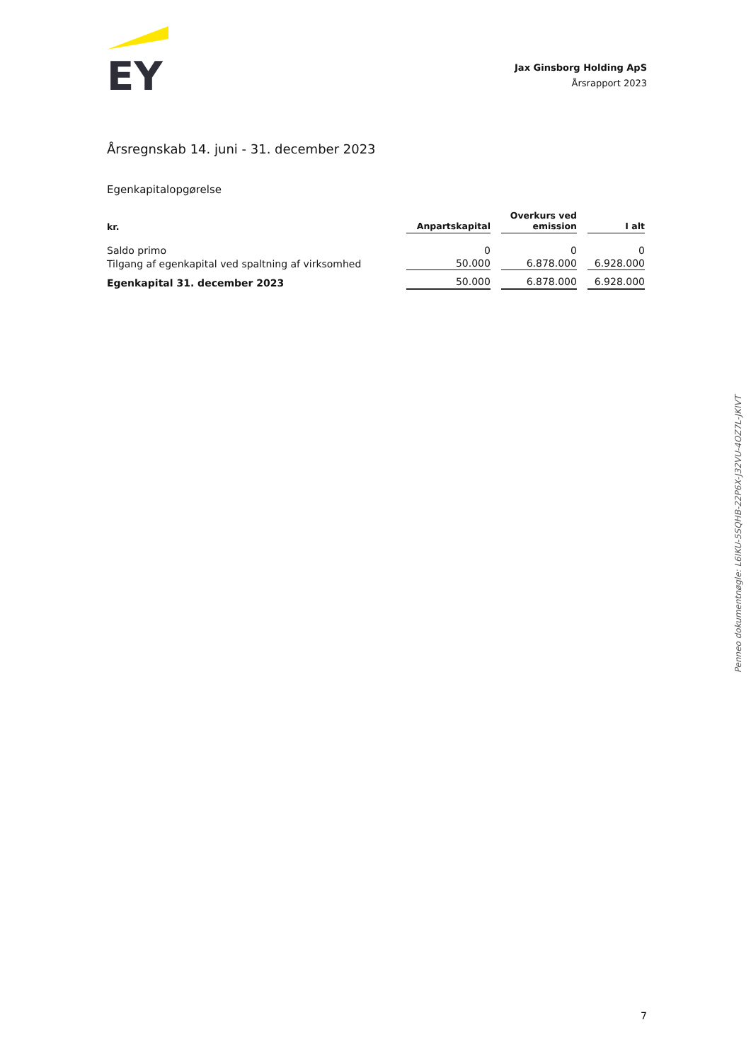EY
Jax Ginsborg Holding ApS
Årsrapport 2023
Årsregnskab 14. juni - 31. december 2023
Egenkapitalopgørelse
| kr. | Anpartskapital | Overkurs ved emission | I alt |
| --- | --- | --- | --- |
| Saldo primo | 0 | 0 | 0 |
| Tilgang af egenkapital ved spaltning af virksomhed | 50.000 | 6.878.000 | 6.928.000 |
| Egenkapital 31. december 2023 | 50.000 | 6.878.000 | 6.928.000 |
Penneo dokumentnøgle: L6IKU-5SQHB-22P6X-J32VU-4OZ7L-JKIVT
7